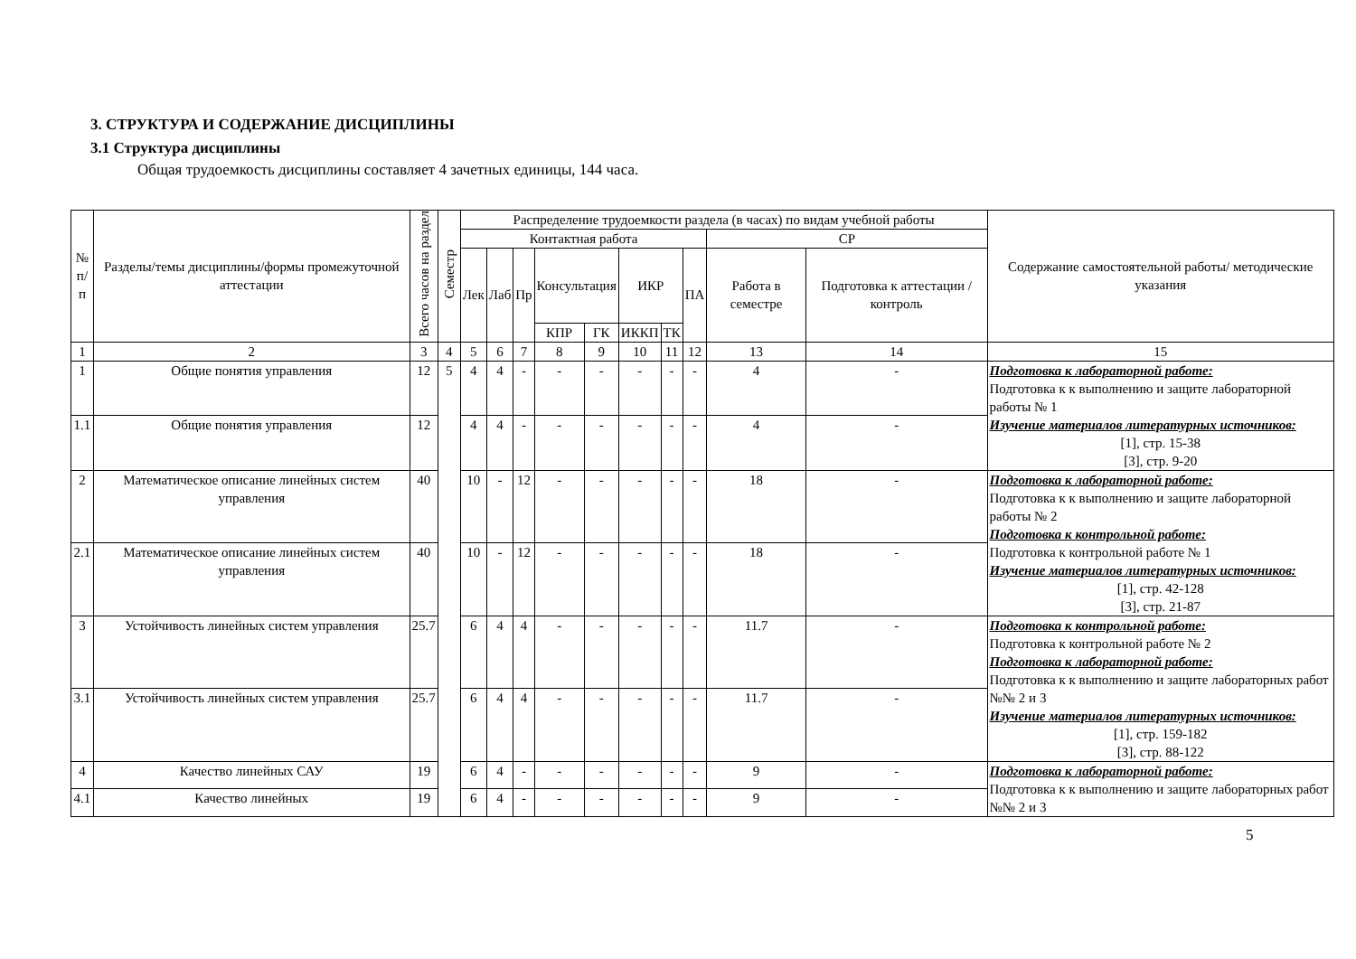3. СТРУКТУРА И СОДЕРЖАНИЕ ДИСЦИПЛИНЫ
3.1 Структура дисциплины
Общая трудоемкость дисциплины составляет 4 зачетных единицы, 144 часа.
| № п/п | Разделы/темы дисциплины/формы промежуточной аттестации | Всего часов на раздел | Семестр | Распределение трудоемкости раздела (в часах) по видам учебной работы | | | | | | | | | | Содержание самостоятельной работы/ методические указания |
| --- | --- | --- | --- | --- | --- | --- | --- | --- | --- | --- | --- | --- | --- | --- |
| | | | | Контактная работа | | | | | | | | СР | | |
| | | | | Лек | Лаб | Пр | Консультация | | ИКР | | ПА | Работа в семестре | Подготовка к аттестации /контроль | |
| | | | | | | | КПР | ГК | ИККП | ТК | | | | |
| 1 | 2 | 3 | 4 | 5 | 6 | 7 | 8 | 9 | 10 | 11 | 12 | 13 | 14 | 15 |
| 1 | Общие понятия управления | 12 | 5 | 4 | 4 | - | - | - | - | - | - | 4 | - | Подготовка к лабораторной работе: Подготовка к к выполнению и защите лабораторной работы № 1 Изучение материалов литературных источников: [1], стр. 15-38 [3], стр. 9-20 |
| 1.1 | Общие понятия управления | 12 | | 4 | 4 | - | - | - | - | - | - | 4 | - | |
| 2 | Математическое описание линейных систем управления | 40 | | 10 | - | 12 | - | - | - | - | - | 18 | - | Подготовка к лабораторной работе: Подготовка к к выполнению и защите лабораторной работы № 2 Подготовка к контрольной работе: Подготовка к контрольной работе № 1 Изучение материалов литературных источников: [1], стр. 42-128 [3], стр. 21-87 |
| 2.1 | Математическое описание линейных систем управления | 40 | | 10 | - | 12 | - | - | - | - | - | 18 | - | |
| 3 | Устойчивость линейных систем управления | 25.7 | | 6 | 4 | 4 | - | - | - | - | - | 11.7 | - | Подготовка к контрольной работе: Подготовка к контрольной работе № 2 Подготовка к лабораторной работе: Подготовка к к выполнению и защите лабораторных работ №№ 2 и 3 Изучение материалов литературных источников: [1], стр. 159-182 [3], стр. 88-122 |
| 3.1 | Устойчивость линейных систем управления | 25.7 | | 6 | 4 | 4 | - | - | - | - | - | 11.7 | - | |
| 4 | Качество линейных САУ | 19 | | 6 | 4 | - | - | - | - | - | - | 9 | - | Подготовка к лабораторной работе: Подготовка к к выполнению и защите лабораторных работ №№ 2 и 3 |
| 4.1 | Качество линейных | 19 | | 6 | 4 | - | - | - | - | - | - | 9 | - | |
5